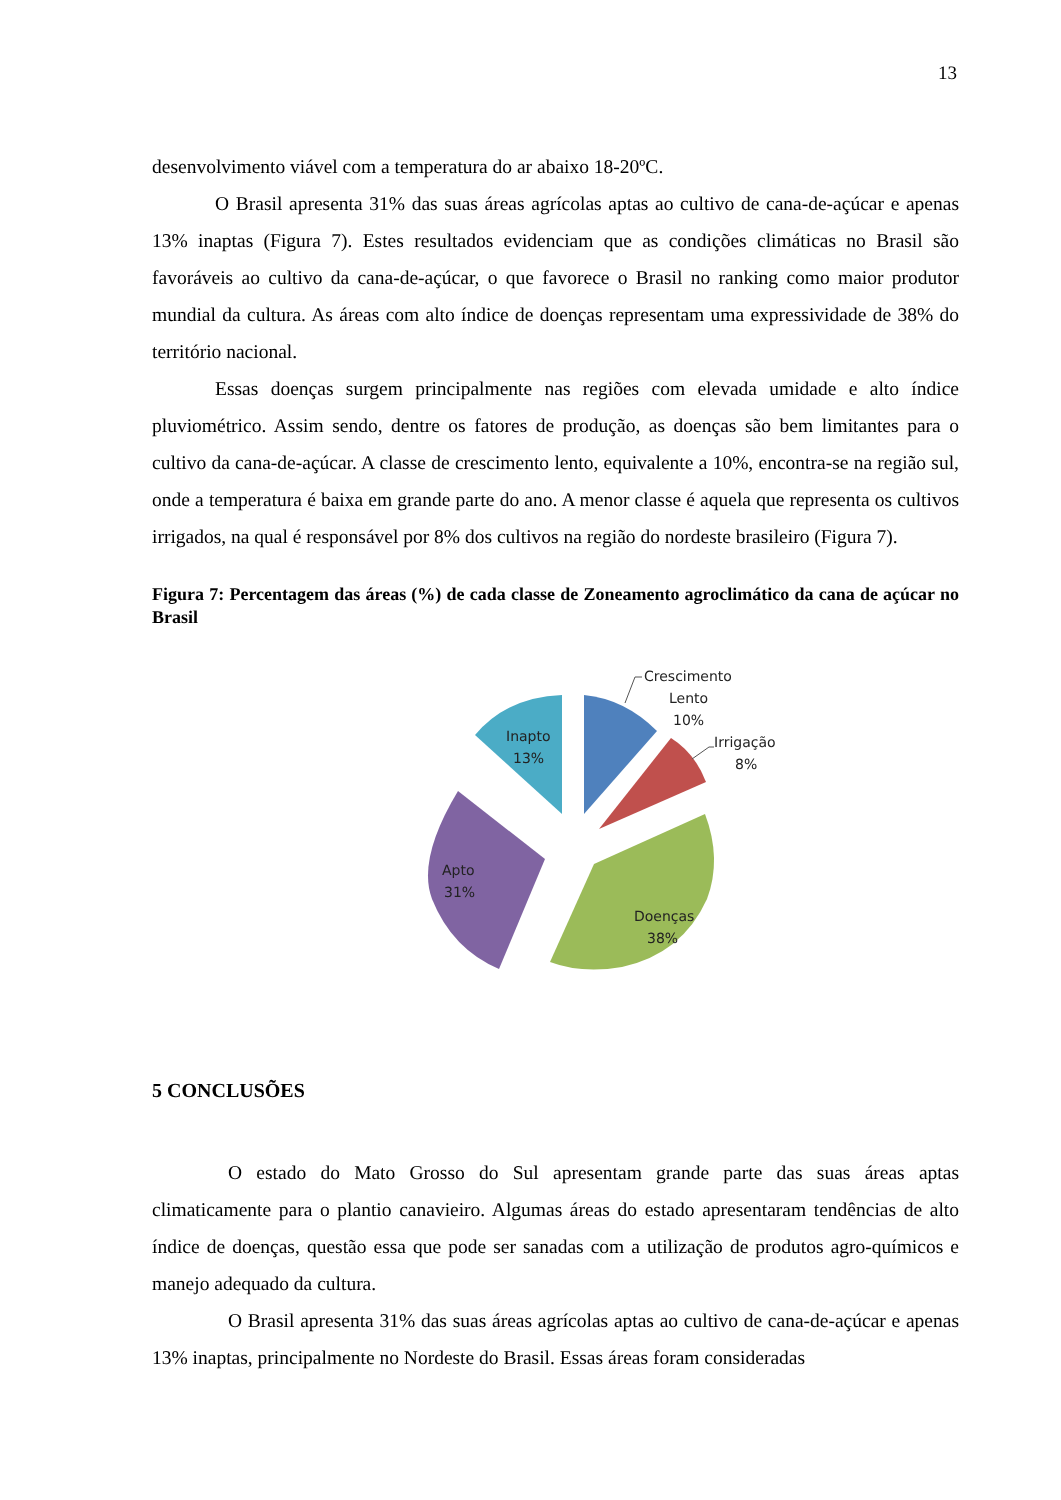13
desenvolvimento viável com a temperatura do ar abaixo 18-20ºC.
O Brasil apresenta 31% das suas áreas agrícolas aptas ao cultivo de cana-de-açúcar e apenas 13% inaptas (Figura 7). Estes resultados evidenciam que as condições climáticas no Brasil são favoráveis ao cultivo da cana-de-açúcar, o que favorece o Brasil no ranking como maior produtor mundial da cultura. As áreas com alto índice de doenças representam uma expressividade de 38% do território nacional.
Essas doenças surgem principalmente nas regiões com elevada umidade e alto índice pluviométrico. Assim sendo, dentre os fatores de produção, as doenças são bem limitantes para o cultivo da cana-de-açúcar. A classe de crescimento lento, equivalente a 10%, encontra-se na região sul, onde a temperatura é baixa em grande parte do ano. A menor classe é aquela que representa os cultivos irrigados, na qual é responsável por 8% dos cultivos na região do nordeste brasileiro (Figura 7).
Figura 7: Percentagem das áreas (%) de cada classe de Zoneamento agroclimático da cana de açúcar no Brasil
Crescimento
Lento
10%
Irrigação
8%
Inapto
13%
Apto
31%
Doenças
38%
5 CONCLUSÕES
O estado do Mato Grosso do Sul apresentam grande parte das suas áreas aptas climaticamente para o plantio canavieiro. Algumas áreas do estado apresentaram tendências de alto índice de doenças, questão essa que pode ser sanadas com a utilização de produtos agro-químicos e manejo adequado da cultura.
O Brasil apresenta 31% das suas áreas agrícolas aptas ao cultivo de cana-de-açúcar e apenas 13% inaptas, principalmente no Nordeste do Brasil. Essas áreas foram consideradas